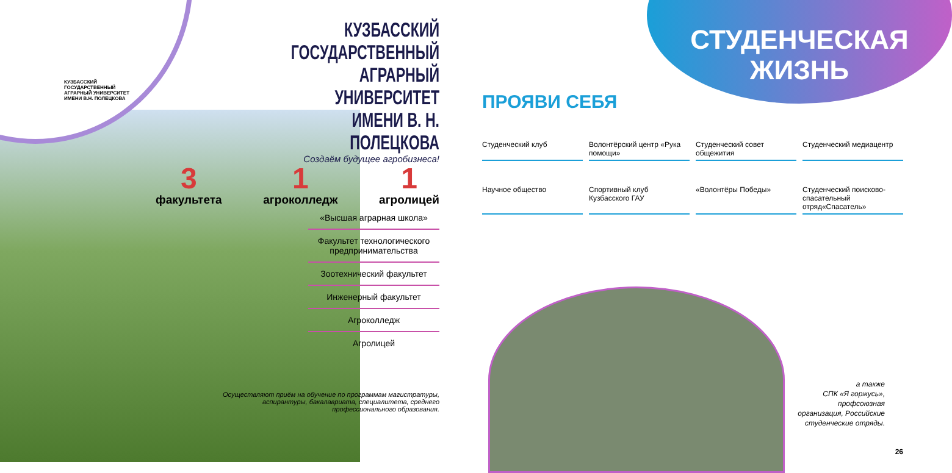КУЗБАССКИЙ
ГОСУДАРСТВЕННЫЙ
АГРАРНЫЙ УНИВЕРСИТЕТ
ИМЕНИ В.Н. ПОЛЕЦКОВА
КУЗБАССКИЙ ГОСУДАРСТВЕННЫЙ
АГРАРНЫЙ УНИВЕРСИТЕТ
ИМЕНИ В. Н. ПОЛЕЦКОВА
Создаём будущее агробизнеса!
3
факультета
1
агроколледж
1
агролицей
«Высшая аграрная школа»
Факультет технологического предпринимательства
Зоотехнический факультет
Инженерный факультет
Агроколледж
Агролицей
Осуществляют приём на обучение по программам магистратуры, аспирантуры, бакалавриата, специалитета, среднего профессионального образования.
СТУДЕНЧЕСКАЯ ЖИЗНЬ
ПРОЯВИ СЕБЯ
Студенческий клуб
Волонтёрский центр «Рука помощи»
Студенческий совет общежития
Студенческий медиацентр
Научное общество
Спортивный клуб Кузбасского ГАУ
«Волонтёры Победы»
Студенческий поисково-спасательный отряд«Спасатель»
а также
СПК «Я горжусь»,
профсоюзная
организация, Российские
студенческие отряды.
26